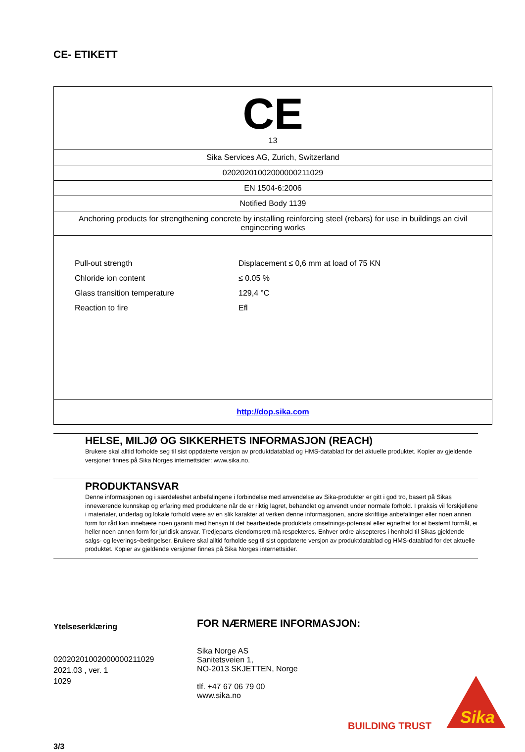CE- ETIKETT
| CE 13 |
| Sika Services AG, Zurich, Switzerland |
| 02020201002000000211029 |
| EN 1504-6:2006 |
| Notified Body 1139 |
| Anchoring products for strengthening concrete by installing reinforcing steel (rebars) for use in buildings an civil engineering works |
| / Pull-out strength / Displacement ≤ 0,6 mm at load of 75 KN / / Chloride ion content / ≤ 0.05 % / / Glass transition temperature / 129,4 °C / / Reaction to fire / Efl / |
| http://dop.sika.com |
HELSE, MILJØ OG SIKKERHETS INFORMASJON (REACH)
Brukere skal alltid forholde seg til sist oppdaterte versjon av produktdatablad og HMS-datablad for det aktuelle produktet. Kopier av gjeldende versjoner finnes på Sika Norges internettsider: www.sika.no.
PRODUKTANSVAR
Denne informasjonen og i særdeleshet anbefalingene i forbindelse med anvendelse av Sika-produkter er gitt i god tro, basert på Sikas inneværende kunnskap og erfaring med produktene når de er riktig lagret, behandlet og anvendt under normale forhold. I praksis vil forskjellene i materialer, underlag og lokale forhold være av en slik karakter at verken denne informasjonen, andre skriftlige anbefalinger eller noen annen form for råd kan innebære noen garanti med hensyn til det bearbeidede produktets omsetnings-potensial eller egnethet for et bestemt formål, ei heller noen annen form for juridisk ansvar. Tredjeparts eiendomsrett må respekteres. Enhver ordre aksepteres i henhold til Sikas gjeldende salgs- og leverings¬betingelser. Brukere skal alltid forholde seg til sist oppdaterte versjon av produktdatablad og HMS-datablad for det aktuelle produktet. Kopier av gjeldende versjoner finnes på Sika Norges internettsider.
Ytelseserklæring
02020201002000000211029
2021.03 , ver. 1
1029
3/3
FOR NÆRMERE INFORMASJON:
Sika Norge AS
Sanitetsveien 1,
NO-2013 SKJETTEN, Norge
tlf. +47 67 06 79 00
www.sika.no
BUILDING TRUST
Sika